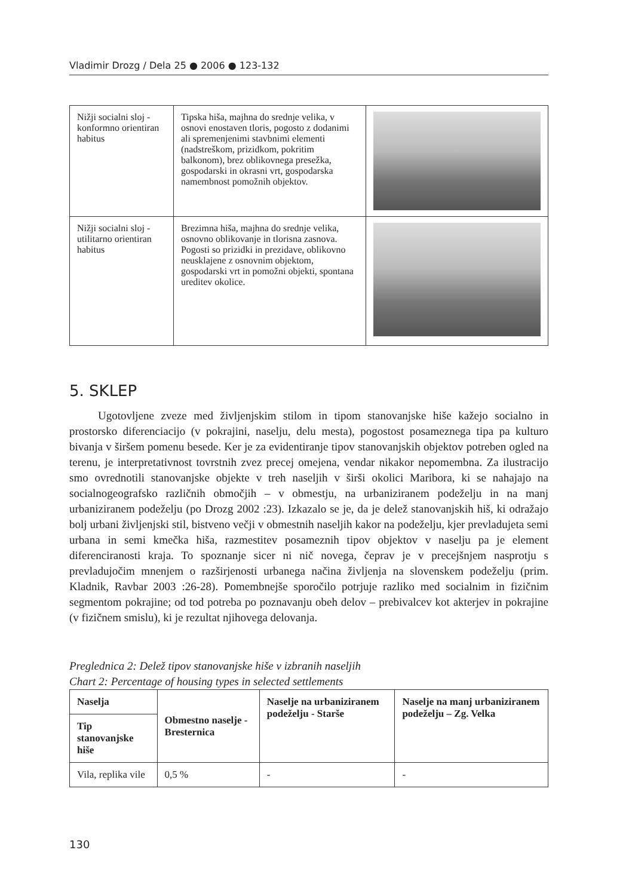Vladimir Drozg / Dela 25 ● 2006 ● 123-132
| Nižji socialni sloj - konformno orientiran habitus | Tipska hiša, majhna do srednje velika, v osnovi enostaven tloris, pogosto z dodanimi ali spremenjenimi stavbnimi elementi (nadstreškom, prizidkom, pokritim balkonom), brez oblikovnega presežka, gospodarski in okrasni vrt, gospodarska namembnost pomožnih objektov. | |
| Nižji socialni sloj - utilitarno orientiran habitus | Brezimna hiša, majhna do srednje velika, osnovno oblikovanje in tlorisna zasnova. Pogosti so prizidki in prezidave, oblikovno neusklajene z osnovnim objektom, gospodarski vrt in pomožni objekti, spontana ureditev okolice. | |
5. SKLEP
Ugotovljene zveze med življenjskim stilom in tipom stanovanjske hiše kažejo socialno in prostorsko diferenciacijo (v pokrajini, naselju, delu mesta), pogostost posameznega tipa pa kulturo bivanja v širšem pomenu besede. Ker je za evidentiranje tipov stanovanjskih objektov potreben ogled na terenu, je interpretativnost tovrstnih zvez precej omejena, vendar nikakor nepomembna. Za ilustracijo smo ovrednotili stanovanjske objekte v treh naseljih v širši okolici Maribora, ki se nahajajo na socialnogeografsko različnih območjih – v obmestju, na urbaniziranem podeželju in na manj urbaniziranem podeželju (po Drozg 2002 :23). Izkazalo se je, da je delež stanovanjskih hiš, ki odražajo bolj urbani življenjski stil, bistveno večji v obmestnih naseljih kakor na podeželju, kjer prevladujeta semi urbana in semi kmečka hiša, razmestitev posameznih tipov objektov v naselju pa je element diferenciranosti kraja. To spoznanje sicer ni nič novega, čeprav je v precejšnjem nasprotju s prevladujočim mnenjem o razširjenosti urbanega načina življenja na slovenskem podeželju (prim. Kladnik, Ravbar 2003 :26-28). Pomembnejše sporočilo potrjuje razliko med socialnim in fizičnim segmentom pokrajine; od tod potreba po poznavanju obeh delov – prebivalcev kot akterjev in pokrajine (v fizičnem smislu), ki je rezultat njihovega delovanja.
Preglednica 2: Delež tipov stanovanjske hiše v izbranih naseljih
Chart 2: Percentage of housing types in selected settlements
| Naselja | Obmestno naselje - Bresternica | Naselje na urbaniziranem podeželju - Starše | Naselje na manj urbaniziranem podeželju – Zg. Velka |
| --- | --- | --- | --- |
| Tip stanovanjske hiše | | | |
| Vila, replika vile | 0,5 % | - | - |
130